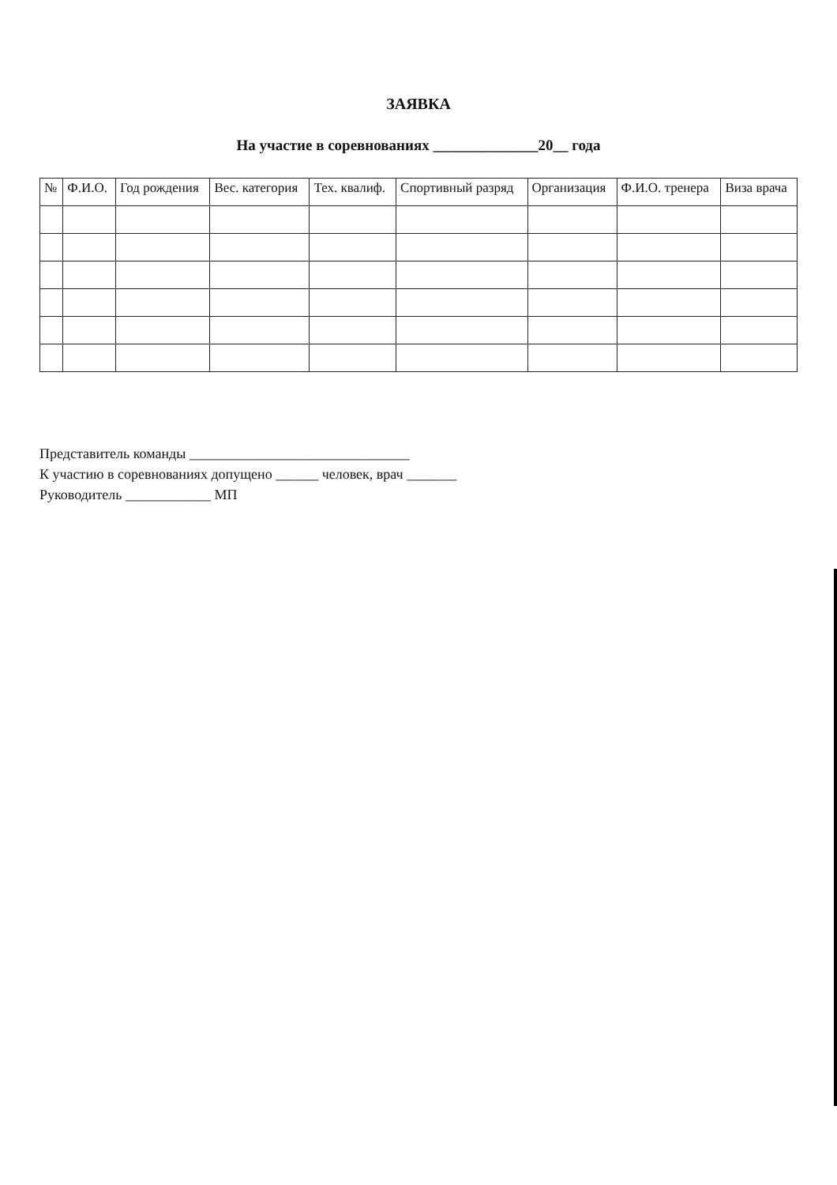ЗАЯВКА
На участие в соревнованиях ______________20__ года
| № | Ф.И.О. | Год рождения | Вес. категория | Тех. квалиф. | Спортивный разряд | Организация | Ф.И.О. тренера | Виза врача |
| --- | --- | --- | --- | --- | --- | --- | --- | --- |
Представитель команды _______________________________
К участию в соревнованиях допущено ______ человек, врач _______
Руководитель ____________ МП